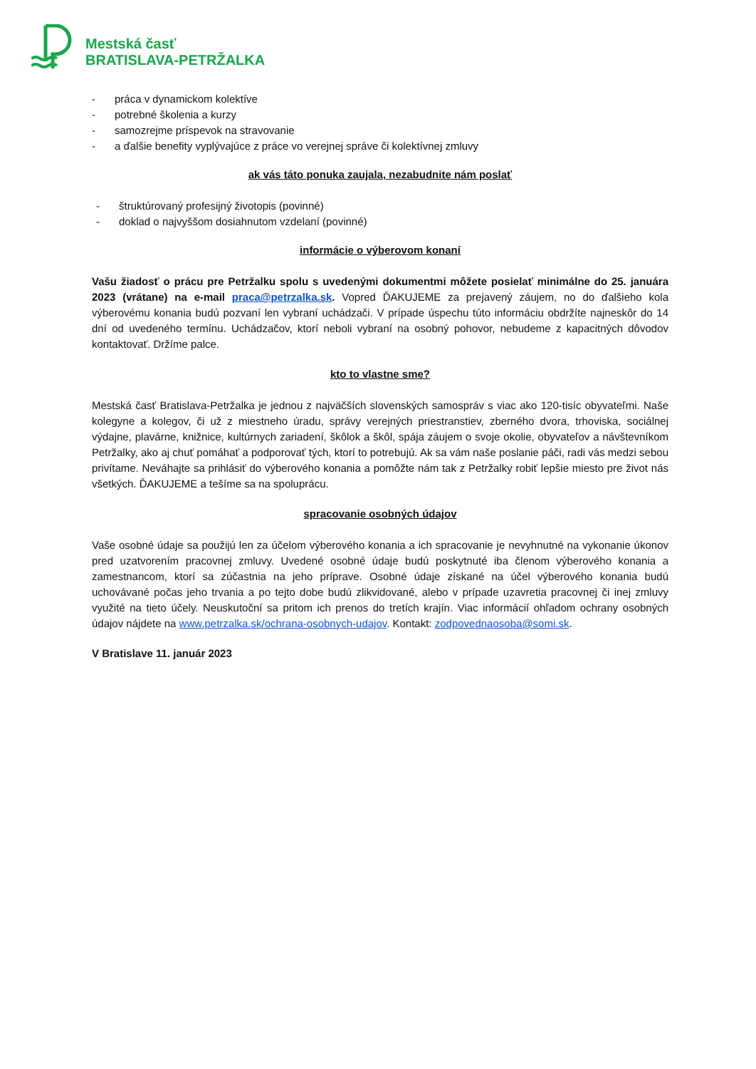Mestská časť
BRATISLAVA-PETRŽALKA
- práca v dynamickom kolektíve
- potrebné školenia a kurzy
- samozrejme príspevok na stravovanie
- a ďalšie benefity vyplývajúce z práce vo verejnej správe či kolektívnej zmluvy
ak vás táto ponuka zaujala, nezabudnite nám poslať
- štruktúrovaný profesijný životopis (povinné)
- doklad o najvyššom dosiahnutom vzdelaní (povinné)
informácie o výberovom konaní
Vašu žiadosť o prácu pre Petržalku spolu s uvedenými dokumentmi môžete posielať minimálne do 25. januára 2023 (vrátane) na e-mail praca@petrzalka.sk. Vopred ĎAKUJEME za prejavený záujem, no do ďalšieho kola výberovému konania budú pozvaní len vybraní uchádzači. V prípade úspechu túto informáciu obdržíte najneskôr do 14 dní od uvedeného termínu. Uchádzačov, ktorí neboli vybraní na osobný pohovor, nebudeme z kapacitných dôvodov kontaktovať. Držíme palce.
kto to vlastne sme?
Mestská časť Bratislava-Petržalka je jednou z najväčších slovenských samospráv s viac ako 120-tisíc obyvateľmi. Naše kolegyne a kolegov, či už z miestneho úradu, správy verejných priestranstiev, zberného dvora, trhoviska, sociálnej výdajne, plavárne, knižnice, kultúrnych zariadení, škôlok a škôl, spája záujem o svoje okolie, obyvateľov a návštevníkom Petržalky, ako aj chuť pomáhať a podporovať tých, ktorí to potrebujú. Ak sa vám naše poslanie páči, radi vás medzi sebou privítame. Neváhajte sa prihlásiť do výberového konania a pomôžte nám tak z Petržalky robiť lepšie miesto pre život nás všetkých. ĎAKUJEME a tešíme sa na spoluprácu.
spracovanie osobných údajov
Vaše osobné údaje sa použijú len za účelom výberového konania a ich spracovanie je nevyhnutné na vykonanie úkonov pred uzatvorením pracovnej zmluvy. Uvedené osobné údaje budú poskytnuté iba členom výberového konania a zamestnancom, ktorí sa zúčastnia na jeho príprave. Osobné údaje získané na účel výberového konania budú uchovávané počas jeho trvania a po tejto dobe budú zlikvidované, alebo v prípade uzavretia pracovnej či inej zmluvy využité na tieto účely. Neuskutoční sa pritom ich prenos do tretích krajín. Viac informácií ohľadom ochrany osobných údajov nájdete na www.petrzalka.sk/ochrana-osobnych-udajov. Kontakt: zodpovednaosoba@somi.sk.
V Bratislave 11. január 2023